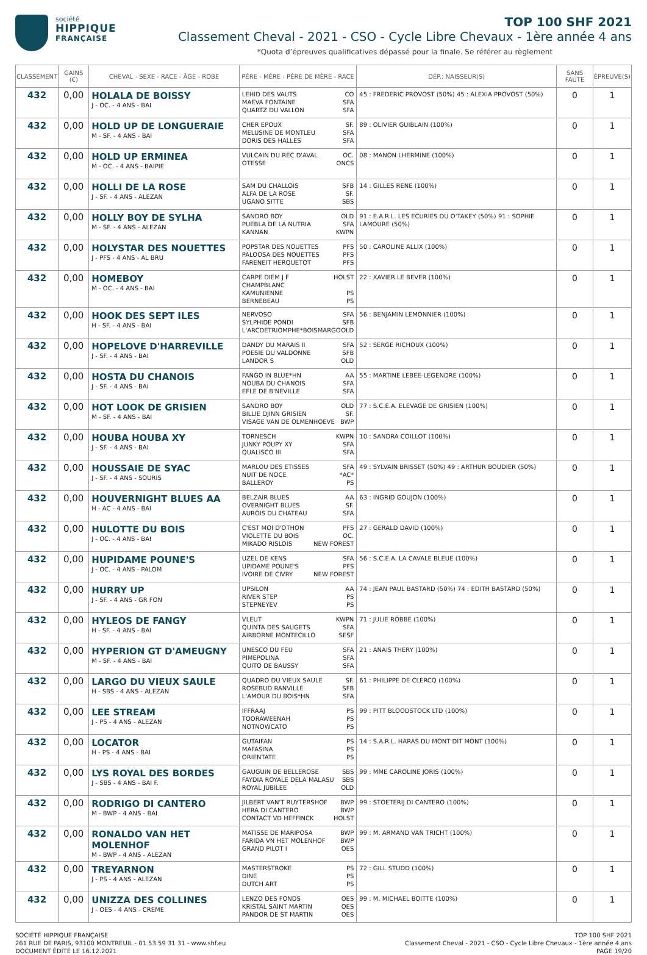société
HIPPIQUE
FRANÇAISE
TOP 100 SHF 2021
Classement Cheval - 2021 - CSO - Cycle Libre Chevaux - 1ère année 4 ans
*Quota d’épreuves qualificatives dépassé pour la finale. Se référer au règlement
| CLASSEMENT | GAINS (€) | CHEVAL - SEXE - RACE - ÂGE - ROBE | PÈRE - MÈRE - PÈRE DE MÈRE - RACE | DÉP.: NAISSEUR(S) | SANS FAUTE | ÉPREUVE(S) |
| --- | --- | --- | --- | --- | --- | --- |
| 432 | 0,00 | HOLALA DE BOISSY J - OC. - 4 ANS - BAI | LEHID DES VAUTS CO MAEVA FONTAINE SFA QUARTZ DU VALLON SFA | 45 : FREDERIC PROVOST (50%) 45 : ALEXIA PROVOST (50%) | 0 | 1 |
| 432 | 0,00 | HOLD UP DE LONGUERAIE M - SF. - 4 ANS - BAI | CHER EPOUX SF. MELUSINE DE MONTLEU SFA DORIS DES HALLES SFA | 89 : OLIVIER GUIBLAIN (100%) | 0 | 1 |
| 432 | 0,00 | HOLD UP ERMINEA M - OC. - 4 ANS - BAIPIE | VULCAIN DU REC D'AVAL OC. OTESSE ONCS | 08 : MANON LHERMINE (100%) | 0 | 1 |
| 432 | 0,00 | HOLLI DE LA ROSE J - SF. - 4 ANS - ALEZAN | SAM DU CHALLOIS SFB ALFA DE LA ROSE SF. UGANO SITTE SBS | 14 : GILLES RENE (100%) | 0 | 1 |
| 432 | 0,00 | HOLLY BOY DE SYLHA M - SF. - 4 ANS - ALEZAN | SANDRO BOY OLD PUEBLA DE LA NUTRIA SFA KANNAN KWPN | 91 : E.A.R.L. LES ECURIES DU O'TAKEY (50%) 91 : SOPHIE LAMOURE (50%) | 0 | 1 |
| 432 | 0,00 | HOLYSTAR DES NOUETTES J - PFS - 4 ANS - AL BRU | POPSTAR DES NOUETTES PFS PALOOSA DES NOUETTES PFS FARENEIT HERQUETOT PFS | 50 : CAROLINE ALLIX (100%) | 0 | 1 |
| 432 | 0,00 | HOMEBOY M - OC. - 4 ANS - BAI | CARPE DIEM J F CHAMPBLANC HOLST KAMUNIENNE PS BERNEBEAU PS | 22 : XAVIER LE BEVER (100%) | 0 | 1 |
| 432 | 0,00 | HOOK DES SEPT ILES H - SF. - 4 ANS - BAI | NERVOSO SFA SYLPHIDE PONDI SFB L'ARCDETRIOMPHE*BOISMARGO OLD | 56 : BENJAMIN LEMONNIER (100%) | 0 | 1 |
| 432 | 0,00 | HOPELOVE D'HARREVILLE J - SF. - 4 ANS - BAI | DANDY DU MARAIS II SFA POESIE DU VALDONNE SFB LANDOR S OLD | 52 : SERGE RICHOUX (100%) | 0 | 1 |
| 432 | 0,00 | HOSTA DU CHANOIS J - SF. - 4 ANS - BAI | FANGO IN BLUE*HN AA NOUBA DU CHANOIS SFA EFLE DE B'NEVILLE SFA | 55 : MARTINE LEBEE-LEGENDRE (100%) | 0 | 1 |
| 432 | 0,00 | HOT LOOK DE GRISIEN M - SF. - 4 ANS - BAI | SANDRO BOY OLD BILLIE DJINN GRISIEN SF. VISAGE VAN DE OLMENHOEVE BWP | 77 : S.C.E.A. ELEVAGE DE GRISIEN (100%) | 0 | 1 |
| 432 | 0,00 | HOUBA HOUBA XY J - SF. - 4 ANS - BAI | TORNESCH KWPN JUNKY POUPY XY SFA QUALISCO III SFA | 10 : SANDRA COILLOT (100%) | 0 | 1 |
| 432 | 0,00 | HOUSSAIE DE SYAC J - SF. - 4 ANS - SOURIS | MARLOU DES ETISSES SFA NUIT DE NOCE *AC* BALLEROY PS | 49 : SYLVAIN BRISSET (50%) 49 : ARTHUR BOUDIER (50%) | 0 | 1 |
| 432 | 0,00 | HOUVERNIGHT BLUES AA H - AC - 4 ANS - BAI | BELZAIR BLUES AA OVERNIGHT BLUES SF. AUROIS DU CHATEAU SFA | 63 : INGRID GOUJON (100%) | 0 | 1 |
| 432 | 0,00 | HULOTTE DU BOIS J - OC. - 4 ANS - BAI | C'EST MOI D'OTHON PFS VIOLETTE DU BOIS OC. MIKADO RISLOIS NEW FOREST | 27 : GERALD DAVID (100%) | 0 | 1 |
| 432 | 0,00 | HUPIDAME POUNE'S J - OC. - 4 ANS - PALOM | UZEL DE KENS SFA UPIDAME POUNE'S PFS IVOIRE DE CIVRY NEW FOREST | 56 : S.C.E.A. LA CAVALE BLEUE (100%) | 0 | 1 |
| 432 | 0,00 | HURRY UP J - SF. - 4 ANS - GR FON | UPSILON AA RIVER STEP PS STEPNEYEV PS | 74 : JEAN PAUL BASTARD (50%) 74 : EDITH BASTARD (50%) | 0 | 1 |
| 432 | 0,00 | HYLEOS DE FANGY H - SF. - 4 ANS - BAI | VLEUT KWPN QUINTA DES SAUGETS SFA AIRBORNE MONTECILLO SESF | 71 : JULIE ROBBE (100%) | 0 | 1 |
| 432 | 0,00 | HYPERION GT D'AMEUGNY M - SF. - 4 ANS - BAI | UNESCO DU FEU SFA PIMEPOLINA SFA QUITO DE BAUSSY SFA | 21 : ANAIS THERY (100%) | 0 | 1 |
| 432 | 0,00 | LARGO DU VIEUX SAULE H - SBS - 4 ANS - ALEZAN | QUADRO DU VIEUX SAULE SF. ROSEBUD RANVILLE SFB L'AMOUR DU BOIS*HN SFA | 61 : PHILIPPE DE CLERCQ (100%) | 0 | 1 |
| 432 | 0,00 | LEE STREAM J - PS - 4 ANS - ALEZAN | IFFRAAJ PS TOORAWEENAH PS NOTNOWCATO PS | 99 : PITT BLOODSTOCK LTD (100%) | 0 | 1 |
| 432 | 0,00 | LOCATOR H - PS - 4 ANS - BAI | GUTAIFAN PS MAFASINA PS ORIENTATE PS | 14 : S.A.R.L. HARAS DU MONT DIT MONT (100%) | 0 | 1 |
| 432 | 0,00 | LYS ROYAL DES BORDES J - SBS - 4 ANS - BAI F. | GAUGUIN DE BELLEROSE SBS FAYDIA ROYALE DELA MALASU SBS ROYAL JUBILEE OLD | 99 : MME CAROLINE JORIS (100%) | 0 | 1 |
| 432 | 0,00 | RODRIGO DI CANTERO M - BWP - 4 ANS - BAI | JILBERT VAN'T RUYTERSHOF BWP HERA DI CANTERO BWP CONTACT VD HEFFINCK HOLST | 99 : STOETERIJ DI CANTERO (100%) | 0 | 1 |
| 432 | 0,00 | RONALDO VAN HET MOLENHOF M - BWP - 4 ANS - ALEZAN | MATISSE DE MARIPOSA BWP FARIDA VN HET MOLENHOF BWP GRAND PILOT I OES | 99 : M. ARMAND VAN TRICHT (100%) | 0 | 1 |
| 432 | 0,00 | TREYARNON J - PS - 4 ANS - ALEZAN | MASTERSTROKE PS DINE PS DUTCH ART PS | 72 : GILL STUDD (100%) | 0 | 1 |
| 432 | 0,00 | UNIZZA DES COLLINES J - OES - 4 ANS - CREME | LENZO DES FONDS OES KRISTAL SAINT MARTIN OES PANDOR DE ST MARTIN OES | 99 : M. MICHAEL BOITTE (100%) | 0 | 1 |
SOCIÉTÉ HIPPIQUE FRANÇAISE
261 RUE DE PARIS, 93100 MONTREUIL - 01 53 59 31 31 - www.shf.eu
DOCUMENT ÉDITÉ LE 16.12.2021
TOP 100 SHF 2021
Classement Cheval - 2021 - CSO - Cycle Libre Chevaux - 1ère année 4 ans
PAGE 19/20